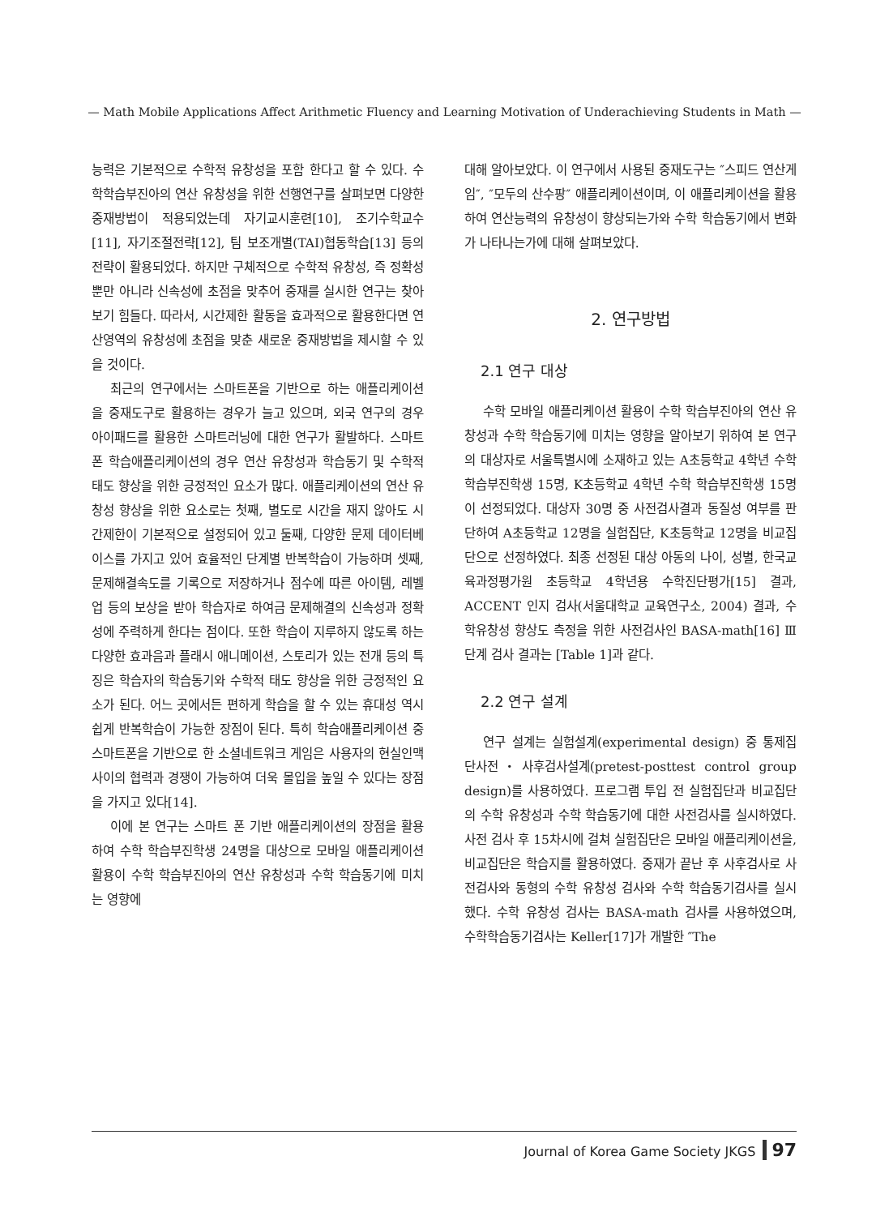— Math Mobile Applications Affect Arithmetic Fluency and Learning Motivation of Underachieving Students in Math —
능력은 기본적으로 수학적 유창성을 포함 한다고 할 수 있다. 수학학습부진아의 연산 유창성을 위한 선행연구를 살펴보면 다양한 중재방법이 적용되었는데 자기교시훈련[10], 조기수학교수[11], 자기조절전략[12], 팀 보조개별(TAI)협동학습[13] 등의 전략이 활용되었다. 하지만 구체적으로 수학적 유창성, 즉 정확성뿐만 아니라 신속성에 초점을 맞추어 중재를 실시한 연구는 찾아보기 힘들다. 따라서, 시간제한 활동을 효과적으로 활용한다면 연산영역의 유창성에 초점을 맞춘 새로운 중재방법을 제시할 수 있을 것이다.
최근의 연구에서는 스마트폰을 기반으로 하는 애플리케이션을 중재도구로 활용하는 경우가 늘고 있으며, 외국 연구의 경우 아이패드를 활용한 스마트러닝에 대한 연구가 활발하다. 스마트폰 학습애플리케이션의 경우 연산 유창성과 학습동기 및 수학적 태도 향상을 위한 긍정적인 요소가 많다. 애플리케이션의 연산 유창성 향상을 위한 요소로는 첫째, 별도로 시간을 재지 않아도 시간제한이 기본적으로 설정되어 있고 둘째, 다양한 문제 데이터베이스를 가지고 있어 효율적인 단계별 반복학습이 가능하며 셋째, 문제해결속도를 기록으로 저장하거나 점수에 따른 아이템, 레벨 업 등의 보상을 받아 학습자로 하여금 문제해결의 신속성과 정확성에 주력하게 한다는 점이다. 또한 학습이 지루하지 않도록 하는 다양한 효과음과 플래시 애니메이션, 스토리가 있는 전개 등의 특징은 학습자의 학습동기와 수학적 태도 향상을 위한 긍정적인 요소가 된다. 어느 곳에서든 편하게 학습을 할 수 있는 휴대성 역시 쉽게 반복학습이 가능한 장점이 된다. 특히 학습애플리케이션 중 스마트폰을 기반으로 한 소셜네트워크 게임은 사용자의 현실인맥 사이의 협력과 경쟁이 가능하여 더욱 몰입을 높일 수 있다는 장점을 가지고 있다[14].
이에 본 연구는 스마트 폰 기반 애플리케이션의 장점을 활용하여 수학 학습부진학생 24명을 대상으로 모바일 애플리케이션 활용이 수학 학습부진아의 연산 유창성과 수학 학습동기에 미치는 영향에
대해 알아보았다. 이 연구에서 사용된 중재도구는 ″스피드 연산게임″, ″모두의 산수팡″ 애플리케이션이며, 이 애플리케이션을 활용하여 연산능력의 유창성이 향상되는가와 수학 학습동기에서 변화가 나타나는가에 대해 살펴보았다.
2. 연구방법
2.1 연구 대상
수학 모바일 애플리케이션 활용이 수학 학습부진아의 연산 유창성과 수학 학습동기에 미치는 영향을 알아보기 위하여 본 연구의 대상자로 서울특별시에 소재하고 있는 A초등학교 4학년 수학 학습부진학생 15명, K초등학교 4학년 수학 학습부진학생 15명이 선정되었다. 대상자 30명 중 사전검사결과 동질성 여부를 판단하여 A초등학교 12명을 실험집단, K초등학교 12명을 비교집단으로 선정하였다. 최종 선정된 대상 아동의 나이, 성별, 한국교육과정평가원 초등학교 4학년용 수학진단평가[15] 결과, ACCENT 인지 검사(서울대학교 교육연구소, 2004) 결과, 수학유창성 향상도 측정을 위한 사전검사인 BASA-math[16] Ⅲ단계 검사 결과는 [Table 1]과 같다.
2.2 연구 설계
연구 설계는 실험설계(experimental design) 중 통제집단사전・사후검사설계(pretest-posttest control group design)를 사용하였다. 프로그램 투입 전 실험집단과 비교집단의 수학 유창성과 수학 학습동기에 대한 사전검사를 실시하였다. 사전 검사 후 15차시에 걸쳐 실험집단은 모바일 애플리케이션을, 비교집단은 학습지를 활용하였다. 중재가 끝난 후 사후검사로 사전검사와 동형의 수학 유창성 검사와 수학 학습동기검사를 실시했다. 수학 유창성 검사는 BASA-math 검사를 사용하였으며, 수학학습동기검사는 Keller[17]가 개발한 ″The
Journal of Korea Game Society JKGS 97